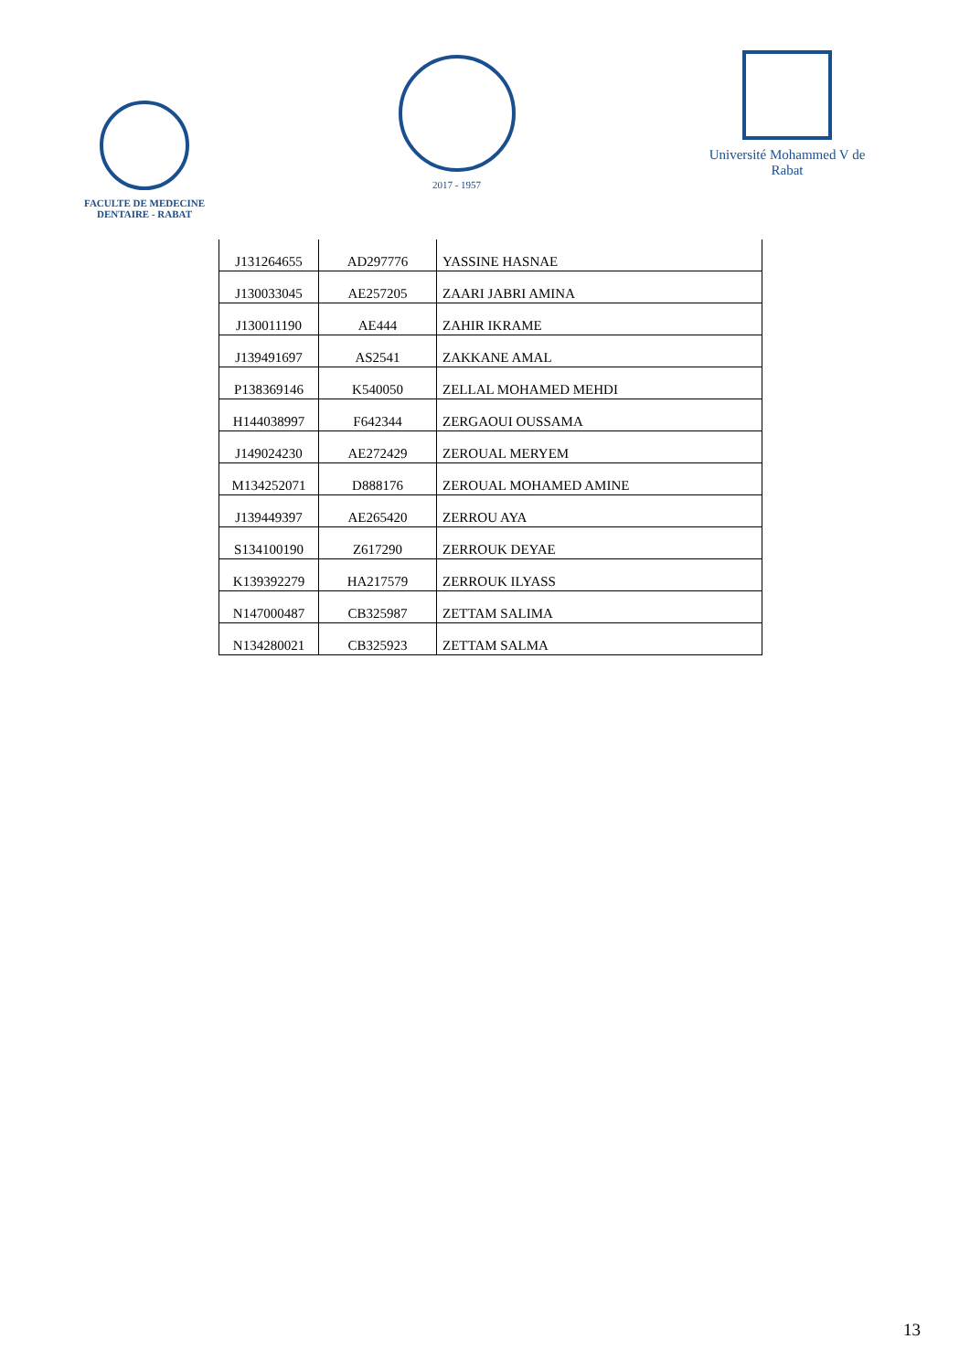FACULTE DE MEDECINE DENTAIRE - RABAT
2017 - 1957
Université Mohammed V de Rabat
| J131264655 | AD297776 | YASSINE HASNAE |
| J130033045 | AE257205 | ZAARI JABRI AMINA |
| J130011190 | AE444 | ZAHIR IKRAME |
| J139491697 | AS2541 | ZAKKANE AMAL |
| P138369146 | K540050 | ZELLAL MOHAMED MEHDI |
| H144038997 | F642344 | ZERGAOUI OUSSAMA |
| J149024230 | AE272429 | ZEROUAL MERYEM |
| M134252071 | D888176 | ZEROUAL MOHAMED AMINE |
| J139449397 | AE265420 | ZERROU AYA |
| S134100190 | Z617290 | ZERROUK DEYAE |
| K139392279 | HA217579 | ZERROUK ILYASS |
| N147000487 | CB325987 | ZETTAM SALIMA |
| N134280021 | CB325923 | ZETTAM SALMA |
13